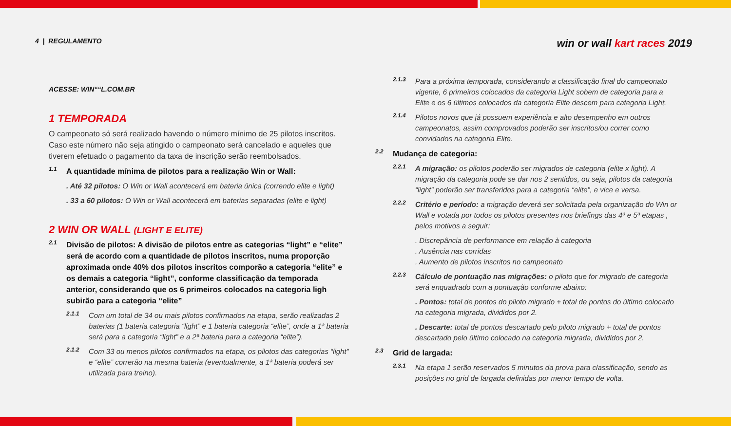4 | REGULAMENTO
win or wall kart races 2019
ACESSE: WIN““L.COM.BR
1 TEMPORADA
O campeonato só será realizado havendo o número mínimo de 25 pilotos inscritos. Caso este número não seja atingido o campeonato será cancelado e aqueles que tiverem efetuado o pagamento da taxa de inscrição serão reembolsados.
1.1
A quantidade mínima de pilotos para a realização Win or Wall:
. Até 32 pilotos: O Win or Wall acontecerá em bateria única (correndo elite e light)
. 33 a 60 pilotos: O Win or Wall acontecerá em baterias separadas (elite e light)
2 WIN OR WALL (LIGHT E ELITE)
2.1
Divisão de pilotos: A divisão de pilotos entre as categorias “light” e “elite” será de acordo com a quantidade de pilotos inscritos, numa proporção aproximada onde 40% dos pilotos inscritos comporão a categoria “elite” e os demais a categoria “light”, conforme classificação da temporada anterior, considerando que os 6 primeiros colocados na categoria ligh subirão para a categoria “elite”
2.1.1
Com um total de 34 ou mais pilotos confirmados na etapa, serão realizadas 2 baterias (1 bateria categoria “light” e 1 bateria categoria “elite”, onde a 1ª bateria será para a categoria “light” e a 2ª bateria para a categoria “elite”).
2.1.2
Com 33 ou menos pilotos confirmados na etapa, os pilotos das categorias “light” e “elite” correrão na mesma bateria (eventualmente, a 1ª bateria poderá ser utilizada para treino).
2.1.3
Para a próxima temporada, considerando a classificação final do campeonato vigente, 6 primeiros colocados da categoria Light sobem de categoria para a Elite e os 6 últimos colocados da categoria Elite descem para categoria Light.
2.1.4
Pilotos novos que já possuem experiência e alto desempenho em outros campeonatos, assim comprovados poderão ser inscritos/ou correr como convidados na categoria Elite.
2.2
Mudança de categoria:
2.2.1
A migração: os pilotos poderão ser migrados de categoria (elite x light). A migração da categoria pode se dar nos 2 sentidos, ou seja, pilotos da categoria “light” poderão ser transferidos para a categoria “elite”, e vice e versa.
2.2.2
Critério e período: a migração deverá ser solicitada pela organização do Win or Wall e votada por todos os pilotos presentes nos briefings das 4ª e 5ª etapas , pelos motivos a seguir:
. Discrepância de performance em relação à categoria
. Ausência nas corridas
. Aumento de pilotos inscritos no campeonato
2.2.3
Cálculo de pontuação nas migrações: o piloto que for migrado de categoria será enquadrado com a pontuação conforme abaixo:
. Pontos: total de pontos do piloto migrado + total de pontos do último colocado na categoria migrada, divididos por 2.
. Descarte: total de pontos descartado pelo piloto migrado + total de pontos descartado pelo último colocado na categoria migrada, divididos por 2.
2.3
Grid de largada:
2.3.1
Na etapa 1 serão reservados 5 minutos da prova para classificação, sendo as posições no grid de largada definidas por menor tempo de volta.